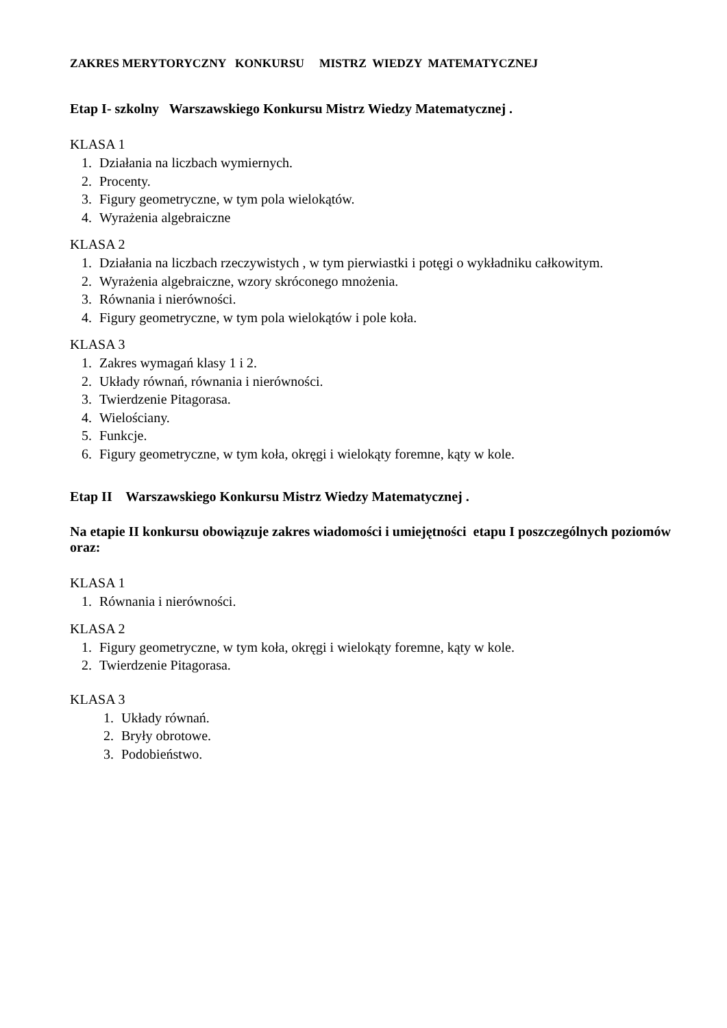ZAKRES MERYTORYCZNY KONKURSU MISTRZ WIEDZY MATEMATYCZNEJ
Etap I- szkolny Warszawskiego Konkursu Mistrz Wiedzy Matematycznej .
KLASA 1
1. Działania na liczbach wymiernych.
2. Procenty.
3. Figury geometryczne, w tym pola wielokątów.
4. Wyrażenia algebraiczne
KLASA 2
1. Działania na liczbach rzeczywistych , w tym pierwiastki i potęgi o wykładniku całkowitym.
2. Wyrażenia algebraiczne, wzory skróconego mnożenia.
3. Równania i nierówności.
4. Figury geometryczne, w tym pola wielokątów i pole koła.
KLASA 3
1. Zakres wymagań klasy 1 i 2.
2. Układy równań, równania i nierówności.
3. Twierdzenie Pitagorasa.
4. Wielościany.
5. Funkcje.
6. Figury geometryczne, w tym koła, okręgi i wielokąty foremne, kąty w kole.
Etap II Warszawskiego Konkursu Mistrz Wiedzy Matematycznej .
Na etapie II konkursu obowiązuje zakres wiadomości i umiejętności etapu I poszczególnych poziomów oraz:
KLASA 1
1. Równania i nierówności.
KLASA 2
1. Figury geometryczne, w tym koła, okręgi i wielokąty foremne, kąty w kole.
2. Twierdzenie Pitagorasa.
KLASA 3
1. Układy równań.
2. Bryły obrotowe.
3. Podobieństwo.